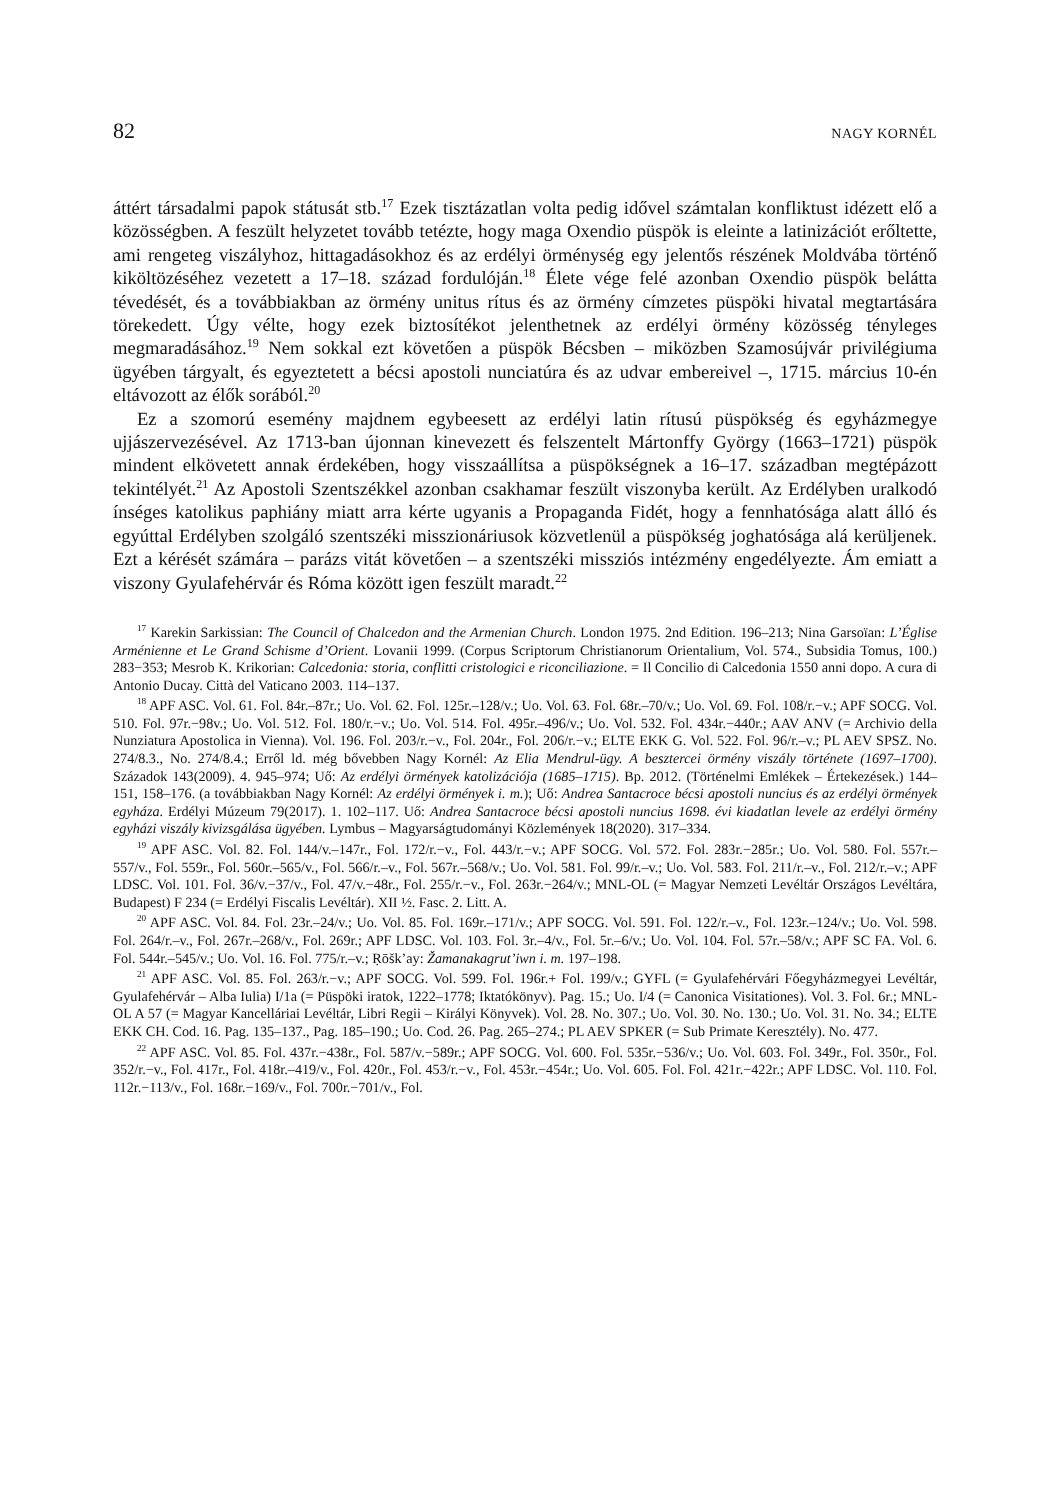82 NAGY KORNÉL
áttért társadalmi papok státusát stb.<sup>17</sup> Ezek tisztázatlan volta pedig idővel számtalan konfliktust idézett elő a közösségben. A feszült helyzetet tovább tetézte, hogy maga Oxendio püspök is eleinte a latinizációt erőltette, ami rengeteg viszályhoz, hittagadásokhoz és az erdélyi örménység egy jelentős részének Moldvába történő kiköltözéséhez vezetett a 17–18. század fordulóján.<sup>18</sup> Élete vége felé azonban Oxendio püspök belátta tévedését, és a továbbiakban az örmény unitus rítus és az örmény címzetes püspöki hivatal megtartására törekedett. Úgy vélte, hogy ezek biztosítékot jelenthetnek az erdélyi örmény közösség tényleges megmaradásához.<sup>19</sup> Nem sokkal ezt követően a püspök Bécsben – miközben Szamosújvár privilégiuma ügyében tárgyalt, és egyeztetett a bécsi apostoli nunciatúra és az udvar embereivel –, 1715. március 10-én eltávozott az élők sorából.<sup>20</sup>
Ez a szomorú esemény majdnem egybeesett az erdélyi latin rítusú püspökség és egyházmegye ujjászervezésével. Az 1713-ban újonnan kinevezett és felszentelt Mártonffy György (1663–1721) püspök mindent elkövetett annak érdekében, hogy visszaállítsa a püspökségnek a 16–17. században megtépázott tekintélyét.<sup>21</sup> Az Apostoli Szentszékkel azonban csakhamar feszült viszonyba került. Az Erdélyben uralkodó ínséges katolikus paphiány miatt arra kérte ugyanis a Propaganda Fidét, hogy a fennhatósága alatt álló és egyúttal Erdélyben szolgáló szentszéki misszionáriusok közvetlenül a püspökség joghatósága alá kerüljenek. Ezt a kérését számára – parázs vitát követően – a szentszéki missziós intézmény engedélyezte. Ám emiatt a viszony Gyulafehérvár és Róma között igen feszült maradt.<sup>22</sup>
<sup>17</sup> Karekin Sarkissian: The Council of Chalcedon and the Armenian Church. London 1975. 2nd Edition. 196–213; Nina Garsoïan: L’Église Arménienne et Le Grand Schisme d’Orient. Lovanii 1999. (Corpus Scriptorum Christianorum Orientalium, Vol. 574., Subsidia Tomus, 100.) 283−353; Mesrob K. Krikorian: Calcedonia: storia, conflitti cristologici e riconciliazione. = Il Concilio di Calcedonia 1550 anni dopo. A cura di Antonio Ducay. Città del Vaticano 2003. 114–137.
<sup>18</sup> APF ASC. Vol. 61. Fol. 84r.–87r.; Uo. Vol. 62. Fol. 125r.–128/v.; Uo. Vol. 63. Fol. 68r.–70/v.; Uo. Vol. 69. Fol. 108/r.−v.; APF SOCG. Vol. 510. Fol. 97r.−98v.; Uo. Vol. 512. Fol. 180/r.−v.; Uo. Vol. 514. Fol. 495r.–496/v.; Uo. Vol. 532. Fol. 434r.−440r.; AAV ANV (= Archivio della Nunziatura Apostolica in Vienna). Vol. 196. Fol. 203/r.−v., Fol. 204r., Fol. 206/r.−v.; ELTE EKK G. Vol. 522. Fol. 96/r.–v.; PL AEV SPSZ. No. 274/8.3., No. 274/8.4.; Erről ld. még bővebben Nagy Kornél: Az Elia Mendrul-ügy. A besztercei örmény viszály története (1697–1700). Századok 143(2009). 4. 945–974; Uő: Az erdélyi örmények katolizációja (1685–1715). Bp. 2012. (Történelmi Emlékek – Értekezések.) 144–151, 158–176. (a továbbiakban Nagy Kornél: Az erdélyi örmények i. m.); Uő: Andrea Santacroce bécsi apostoli nuncius és az erdélyi örmények egyháza. Erdélyi Múzeum 79(2017). 1. 102–117. Uő: Andrea Santacroce bécsi apostoli nuncius 1698. évi kiadatlan levele az erdélyi örmény egyházi viszály kivizsgálása ügyében. Lymbus – Magyarságtudományi Közlemények 18(2020). 317–334.
<sup>19</sup> APF ASC. Vol. 82. Fol. 144/v.–147r., Fol. 172/r.−v., Fol. 443/r.−v.; APF SOCG. Vol. 572. Fol. 283r.−285r.; Uo. Vol. 580. Fol. 557r.–557/v., Fol. 559r., Fol. 560r.–565/v., Fol. 566/r.–v., Fol. 567r.–568/v.; Uo. Vol. 581. Fol. 99/r.–v.; Uo. Vol. 583. Fol. 211/r.–v., Fol. 212/r.–v.; APF LDSC. Vol. 101. Fol. 36/v.−37/v., Fol. 47/v.−48r., Fol. 255/r.−v., Fol. 263r.−264/v.; MNL-OL (= Magyar Nemzeti Levéltár Országos Levéltára, Budapest) F 234 (= Erdélyi Fiscalis Levéltár). XII ½. Fasc. 2. Litt. A.
<sup>20</sup> APF ASC. Vol. 84. Fol. 23r.–24/v.; Uo. Vol. 85. Fol. 169r.–171/v.; APF SOCG. Vol. 591. Fol. 122/r.–v., Fol. 123r.–124/v.; Uo. Vol. 598. Fol. 264/r.–v., Fol. 267r.–268/v., Fol. 269r.; APF LDSC. Vol. 103. Fol. 3r.–4/v., Fol. 5r.–6/v.; Uo. Vol. 104. Fol. 57r.–58/v.; APF SC FA. Vol. 6. Fol. 544r.–545/v.; Uo. Vol. 16. Fol. 775/r.–v.; Ṛōšk’ay: Žamanakagrut’iwn i. m. 197–198.
<sup>21</sup> APF ASC. Vol. 85. Fol. 263/r.−v.; APF SOCG. Vol. 599. Fol. 196r.+ Fol. 199/v.; GYFL (= Gyulafehérvári Főegyházmegyei Levéltár, Gyulafehérvár – Alba Iulia) I/1a (= Püspöki iratok, 1222–1778; Iktatókönyv). Pag. 15.; Uo. I/4 (= Canonica Visitationes). Vol. 3. Fol. 6r.; MNL-OL A 57 (= Magyar Kancelláriai Levéltár, Libri Regii – Királyi Könyvek). Vol. 28. No. 307.; Uo. Vol. 30. No. 130.; Uo. Vol. 31. No. 34.; ELTE EKK CH. Cod. 16. Pag. 135–137., Pag. 185–190.; Uo. Cod. 26. Pag. 265–274.; PL AEV SPKER (= Sub Primate Keresztély). No. 477.
<sup>22</sup> APF ASC. Vol. 85. Fol. 437r.−438r., Fol. 587/v.−589r.; APF SOCG. Vol. 600. Fol. 535r.−536/v.; Uo. Vol. 603. Fol. 349r., Fol. 350r., Fol. 352/r.−v., Fol. 417r., Fol. 418r.–419/v., Fol. 420r., Fol. 453/r.−v., Fol. 453r.−454r.; Uo. Vol. 605. Fol. Fol. 421r.−422r.; APF LDSC. Vol. 110. Fol. 112r.−113/v., Fol. 168r.−169/v., Fol. 700r.−701/v., Fol.